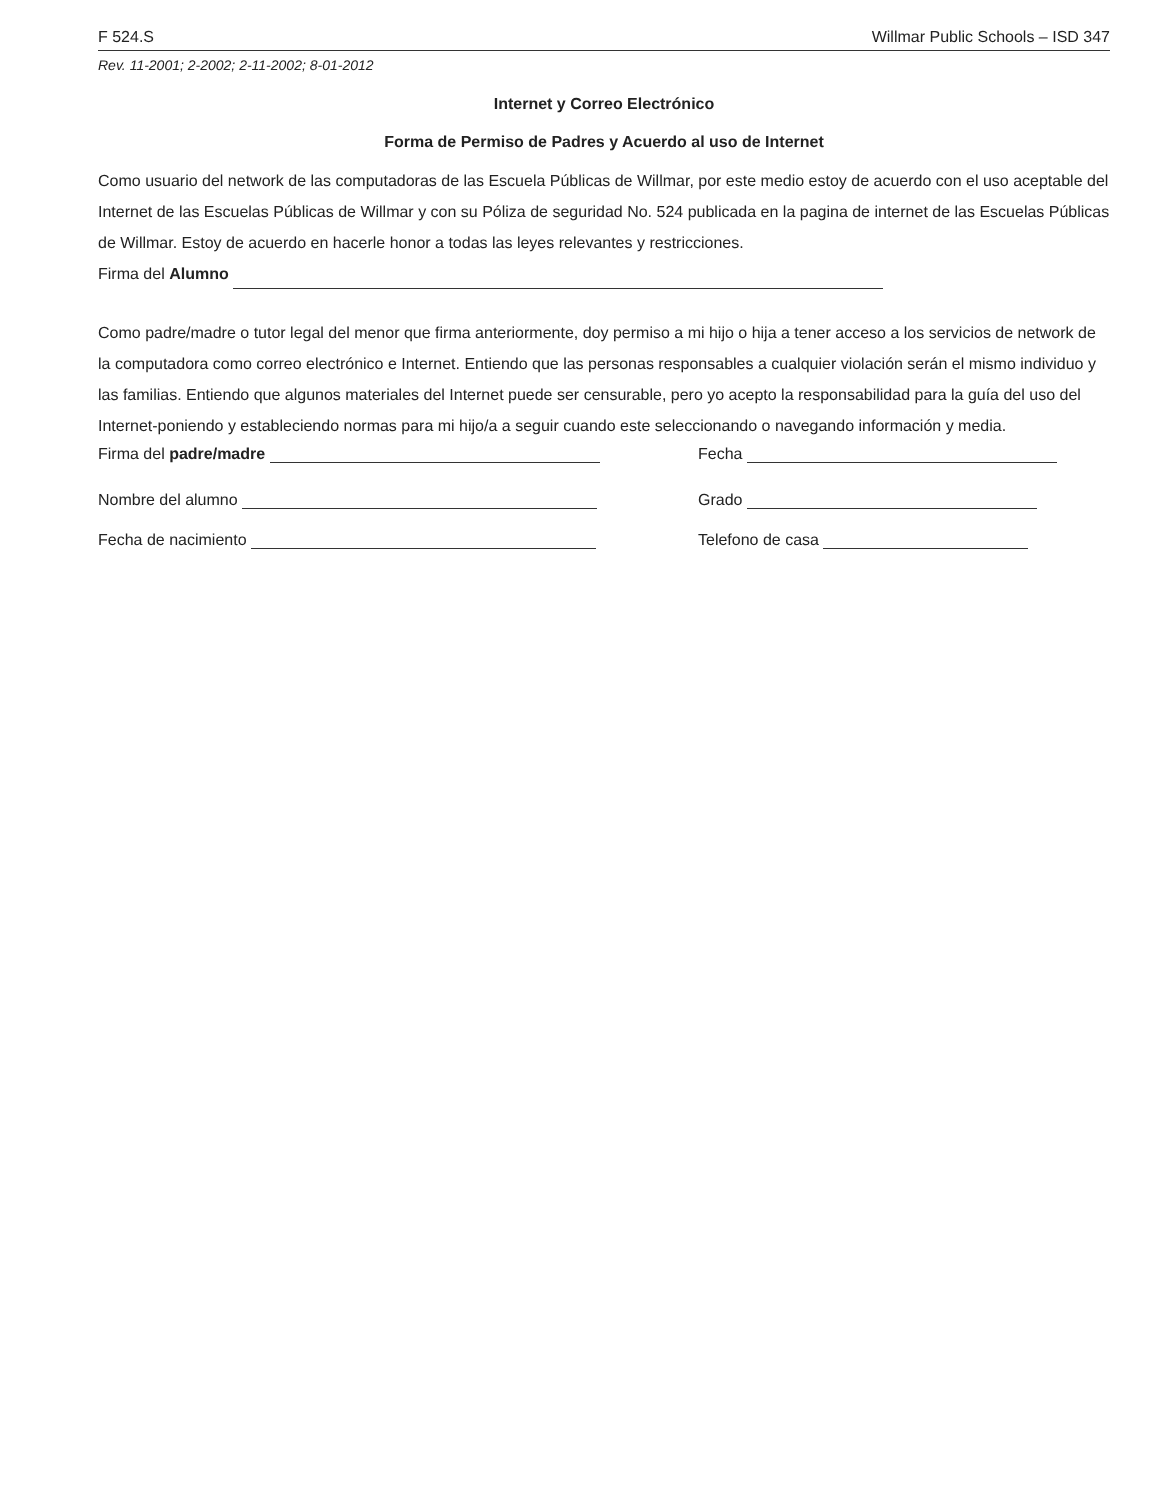F 524.S Willmar Public Schools – ISD 347
Rev. 11-2001; 2-2002; 2-11-2002; 8-01-2012
Internet y Correo Electrónico
Forma de Permiso de Padres y Acuerdo al uso de Internet
Como usuario del network de las computadoras de las Escuela Públicas de Willmar, por este medio estoy de acuerdo con el uso aceptable del Internet de las Escuelas Públicas de Willmar y con su Póliza de seguridad No. 524 publicada en la pagina de internet de las Escuelas Públicas de Willmar. Estoy de acuerdo en hacerle honor a todas las leyes relevantes y restricciones.
Firma del Alumno
Como padre/madre o tutor legal del menor que firma anteriormente, doy permiso a mi hijo o hija a tener acceso a los servicios de network de la computadora como correo electrónico e Internet. Entiendo que las personas responsables a cualquier violación serán el mismo individuo y las familias. Entiendo que algunos materiales del Internet puede ser censurable, pero yo acepto la responsabilidad para la guía del uso del Internet-poniendo y estableciendo normas para mi hijo/a a seguir cuando este seleccionando o navegando información y media.
Firma del padre/madre Fecha
Nombre del alumno Grado
Fecha de nacimiento Telefono de casa